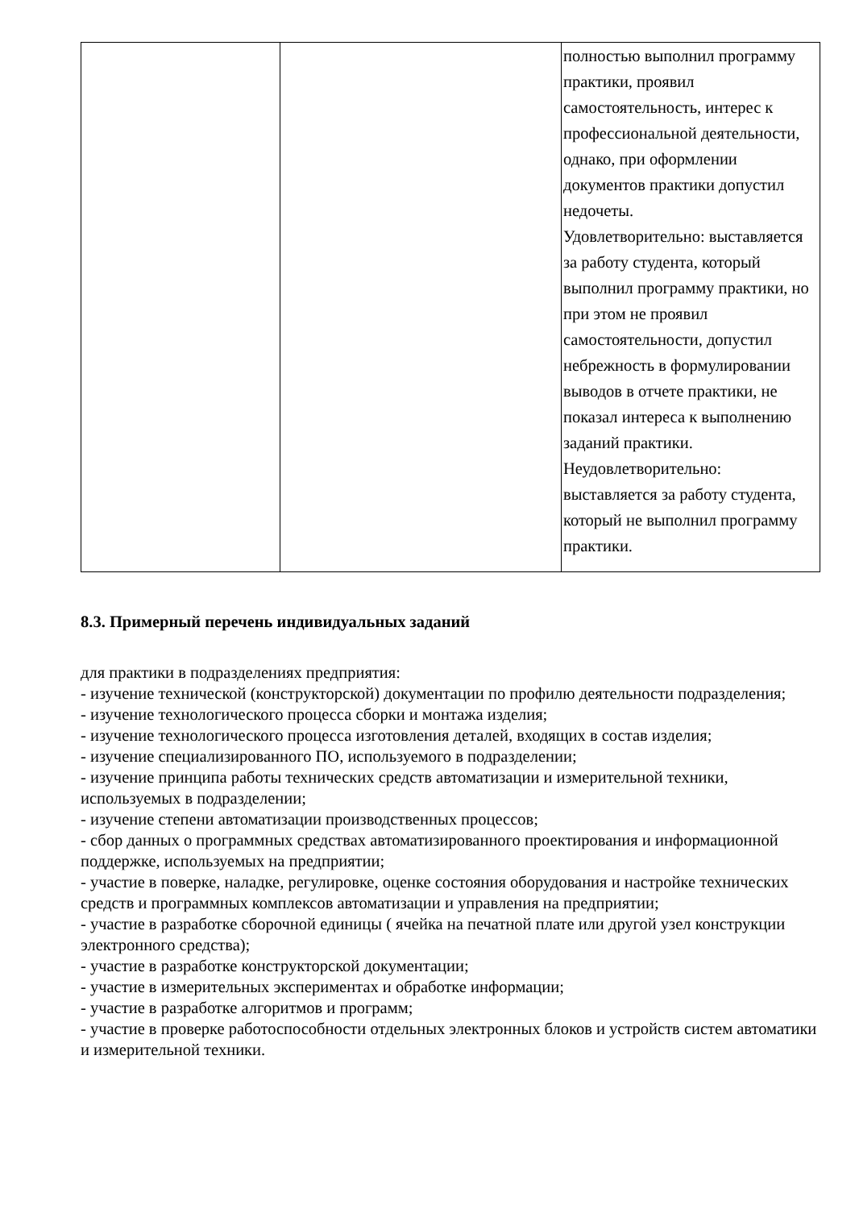| | | полностью выполнил программу практики, проявил самостоятельность, интерес к профессиональной деятельности, однако, при оформлении документов практики допустил недочеты. Удовлетворительно: выставляется за работу студента, который выполнил программу практики, но при этом не проявил самостоятельности, допустил небрежность в формулировании выводов в отчете практики, не показал интереса к выполнению заданий практики. Неудовлетворительно: выставляется за работу студента, который не выполнил программу практики. |
8.3. Примерный перечень индивидуальных заданий
для практики в подразделениях предприятия:
- изучение технической (конструкторской) документации по профилю деятельности подразделения;
- изучение технологического процесса сборки и монтажа изделия;
- изучение технологического процесса изготовления деталей, входящих в состав изделия;
- изучение специализированного ПО, используемого в подразделении;
- изучение принципа работы технических средств автоматизации и измерительной техники, используемых в подразделении;
- изучение степени автоматизации производственных процессов;
- сбор данных о программных средствах автоматизированного проектирования и информационной поддержке, используемых на предприятии;
- участие в поверке, наладке, регулировке, оценке состояния оборудования и настройке технических средств и программных комплексов автоматизации и управления на предприятии;
- участие в разработке сборочной единицы ( ячейка на печатной плате или другой узел конструкции электронного средства);
- участие в разработке конструкторской документации;
- участие в измерительных экспериментах и обработке информации;
- участие в разработке алгоритмов и программ;
- участие в проверке работоспособности отдельных электронных блоков и устройств систем автоматики и измерительной техники.